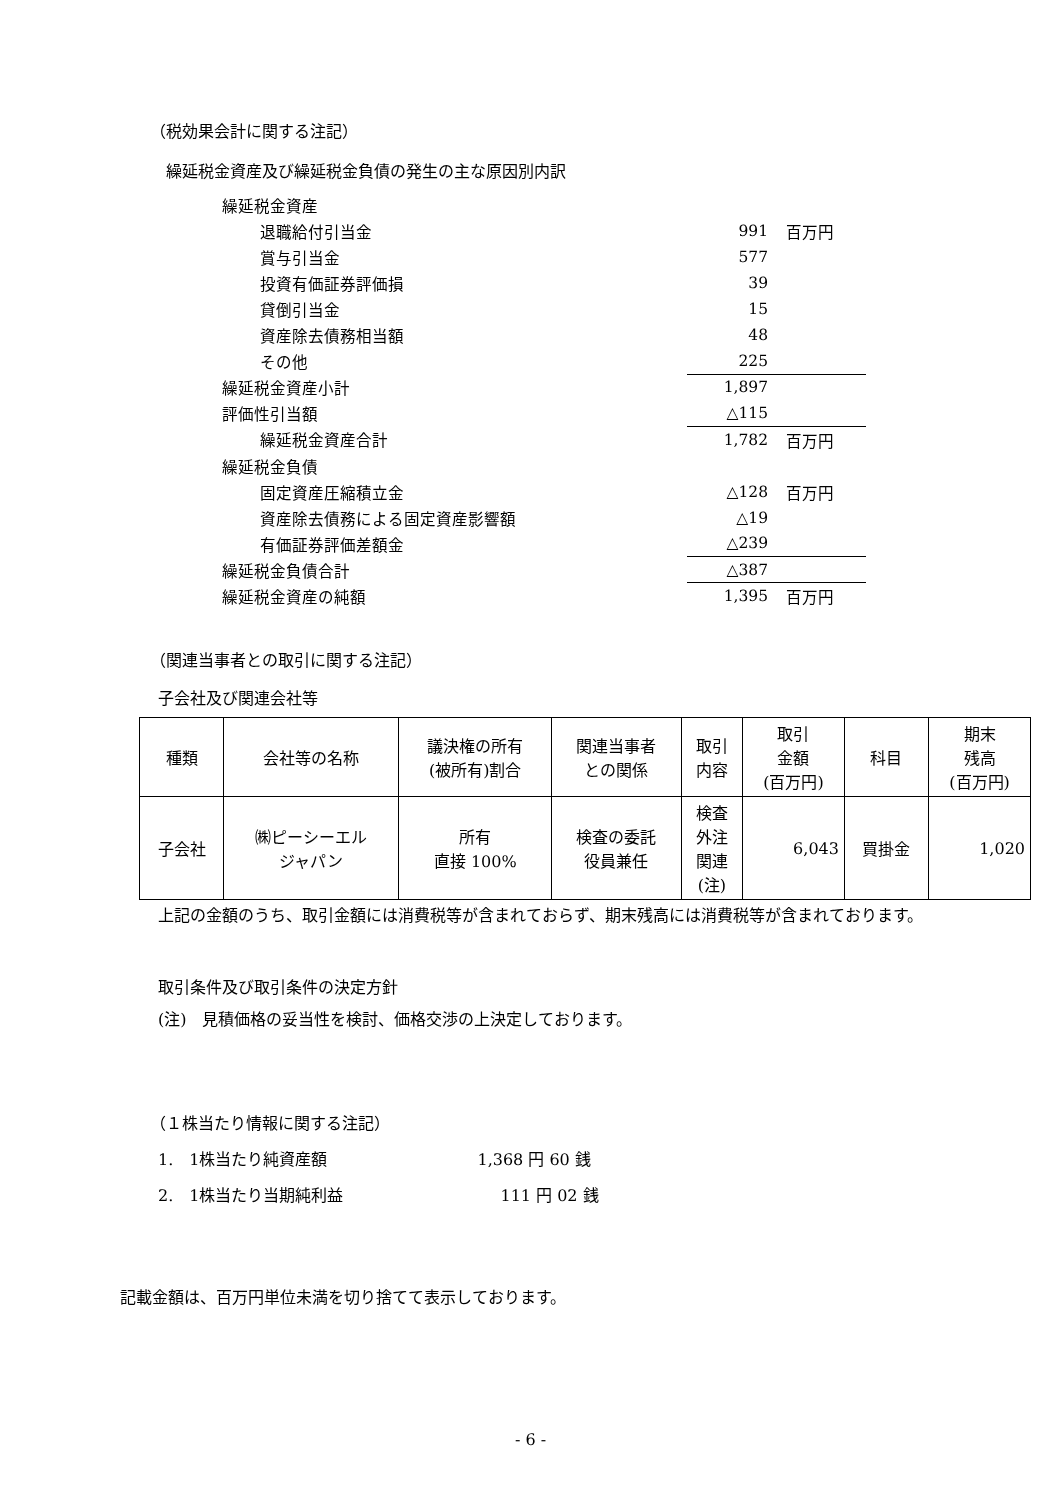（税効果会計に関する注記）
繰延税金資産及び繰延税金負債の発生の主な原因別内訳
| 繰延税金資産 | | |
| 退職給付引当金 | 991 | 百万円 |
| 賞与引当金 | 577 | |
| 投資有価証券評価損 | 39 | |
| 貸倒引当金 | 15 | |
| 資産除去債務相当額 | 48 | |
| その他 | 225 | |
| 繰延税金資産小計 | 1,897 | |
| 評価性引当額 | △115 | |
| 繰延税金資産合計 | 1,782 | 百万円 |
| 繰延税金負債 | | |
| 固定資産圧縮積立金 | △128 | 百万円 |
| 資産除去債務による固定資産影響額 | △19 | |
| 有価証券評価差額金 | △239 | |
| 繰延税金負債合計 | △387 | |
| 繰延税金資産の純額 | 1,395 | 百万円 |
（関連当事者との取引に関する注記）
子会社及び関連会社等
| 種類 | 会社等の名称 | 議決権の所有 (被所有)割合 | 関連当事者 との関係 | 取引 内容 | 取引 金額 (百万円) | 科目 | 期末 残高 (百万円) |
| --- | --- | --- | --- | --- | --- | --- | --- |
| 子会社 | ㈱ピーシーエル ジャパン | 所有 直接 100% | 検査の委託 役員兼任 | 検査 外注 関連 (注) | 6,043 | 買掛金 | 1,020 |
上記の金額のうち、取引金額には消費税等が含まれておらず、期末残高には消費税等が含まれております。
取引条件及び取引条件の決定方針
(注)　見積価格の妥当性を検討、価格交渉の上決定しております。
（１株当たり情報に関する注記）
1.　1株当たり純資産額 1,368 円 60 銭
2.　1株当たり当期純利益 111 円 02 銭
記載金額は、百万円単位未満を切り捨てて表示しております。
- 6 -